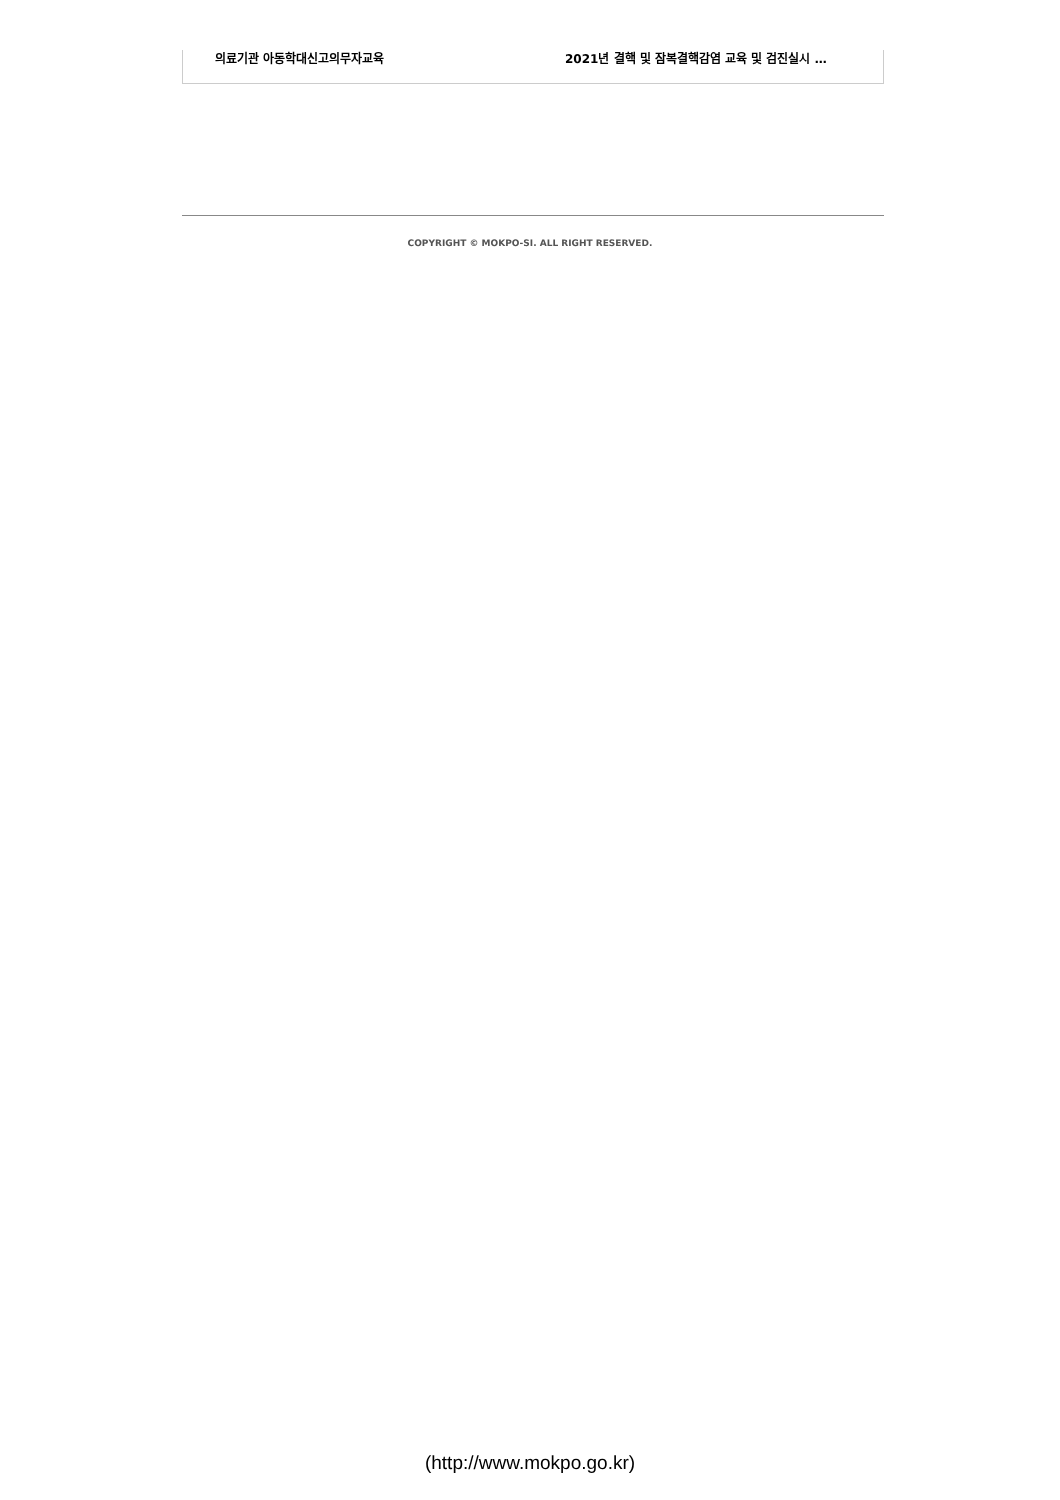의료기관 아동학대신고의무자교육 2021년 결핵 및 잠복결핵감염 교육 및 검진실시 …
COPYRIGHT © MOKPO-SI. ALL RIGHT RESERVED.
(http://www.mokpo.go.kr)